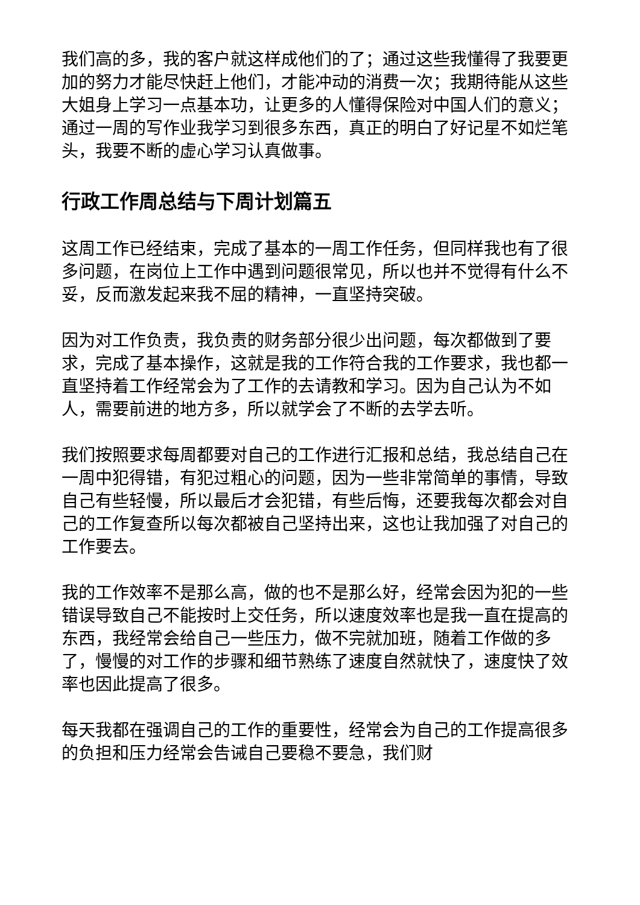我们高的多，我的客户就这样成他们的了；通过这些我懂得了我要更加的努力才能尽快赶上他们，才能冲动的消费一次；我期待能从这些大姐身上学习一点基本功，让更多的人懂得保险对中国人们的意义；通过一周的写作业我学习到很多东西，真正的明白了好记星不如烂笔头，我要不断的虚心学习认真做事。
行政工作周总结与下周计划篇五
这周工作已经结束，完成了基本的一周工作任务，但同样我也有了很多问题，在岗位上工作中遇到问题很常见，所以也并不觉得有什么不妥，反而激发起来我不屈的精神，一直坚持突破。
因为对工作负责，我负责的财务部分很少出问题，每次都做到了要求，完成了基本操作，这就是我的工作符合我的工作要求，我也都一直坚持着工作经常会为了工作的去请教和学习。因为自己认为不如人，需要前进的地方多，所以就学会了不断的去学去听。
我们按照要求每周都要对自己的工作进行汇报和总结，我总结自己在一周中犯得错，有犯过粗心的问题，因为一些非常简单的事情，导致自己有些轻慢，所以最后才会犯错，有些后悔，还要我每次都会对自己的工作复查所以每次都被自己坚持出来，这也让我加强了对自己的工作要去。
我的工作效率不是那么高，做的也不是那么好，经常会因为犯的一些错误导致自己不能按时上交任务，所以速度效率也是我一直在提高的东西，我经常会给自己一些压力，做不完就加班，随着工作做的多了，慢慢的对工作的步骤和细节熟练了速度自然就快了，速度快了效率也因此提高了很多。
每天我都在强调自己的工作的重要性，经常会为自己的工作提高很多的负担和压力经常会告诫自己要稳不要急，我们财